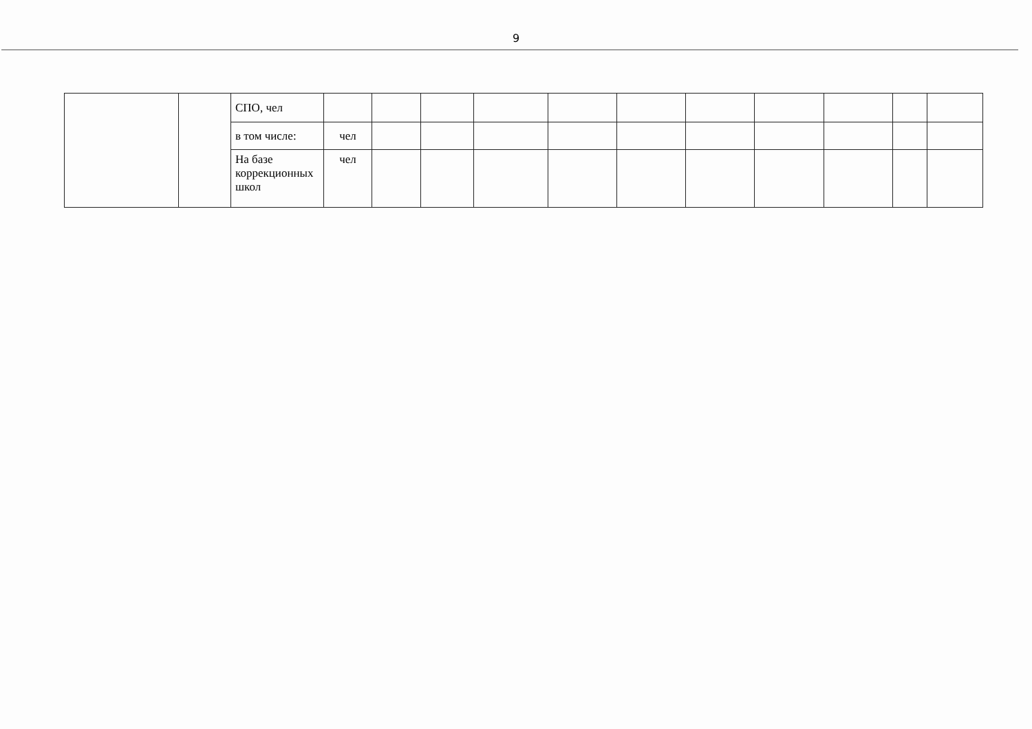9
| | | СПО, чел | | | | | | | | | | | |
| | | в том числе: | чел | | | | | | | | | | |
| | | На базе коррекционных школ | чел | | | | | | | | | | |